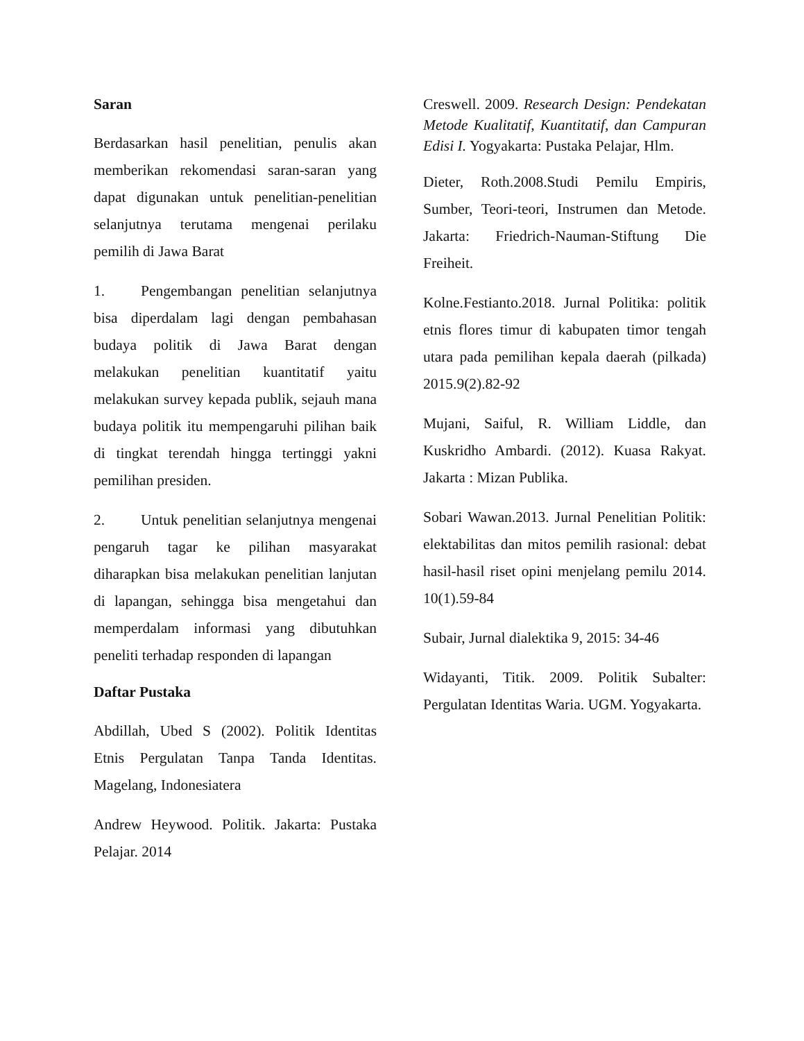Saran
Berdasarkan hasil penelitian, penulis akan memberikan rekomendasi saran-saran yang dapat digunakan untuk penelitian-penelitian selanjutnya terutama mengenai perilaku pemilih di Jawa Barat
1. Pengembangan penelitian selanjutnya bisa diperdalam lagi dengan pembahasan budaya politik di Jawa Barat dengan melakukan penelitian kuantitatif yaitu melakukan survey kepada publik, sejauh mana budaya politik itu mempengaruhi pilihan baik di tingkat terendah hingga tertinggi yakni pemilihan presiden.
2. Untuk penelitian selanjutnya mengenai pengaruh tagar ke pilihan masyarakat diharapkan bisa melakukan penelitian lanjutan di lapangan, sehingga bisa mengetahui dan memperdalam informasi yang dibutuhkan peneliti terhadap responden di lapangan
Daftar Pustaka
Abdillah, Ubed S (2002). Politik Identitas Etnis Pergulatan Tanpa Tanda Identitas. Magelang, Indonesiatera
Andrew Heywood. Politik. Jakarta: Pustaka Pelajar. 2014
Creswell. 2009. Research Design: Pendekatan Metode Kualitatif, Kuantitatif, dan Campuran Edisi I. Yogyakarta: Pustaka Pelajar, Hlm.
Dieter, Roth.2008.Studi Pemilu Empiris, Sumber, Teori-teori, Instrumen dan Metode. Jakarta: Friedrich-Nauman-Stiftung Die Freiheit.
Kolne.Festianto.2018. Jurnal Politika: politik etnis flores timur di kabupaten timor tengah utara pada pemilihan kepala daerah (pilkada) 2015.9(2).82-92
Mujani, Saiful, R. William Liddle, dan Kuskridho Ambardi. (2012). Kuasa Rakyat. Jakarta : Mizan Publika.
Sobari Wawan.2013. Jurnal Penelitian Politik: elektabilitas dan mitos pemilih rasional: debat hasil-hasil riset opini menjelang pemilu 2014. 10(1).59-84
Subair, Jurnal dialektika 9, 2015: 34-46
Widayanti, Titik. 2009. Politik Subalter: Pergulatan Identitas Waria. UGM. Yogyakarta.